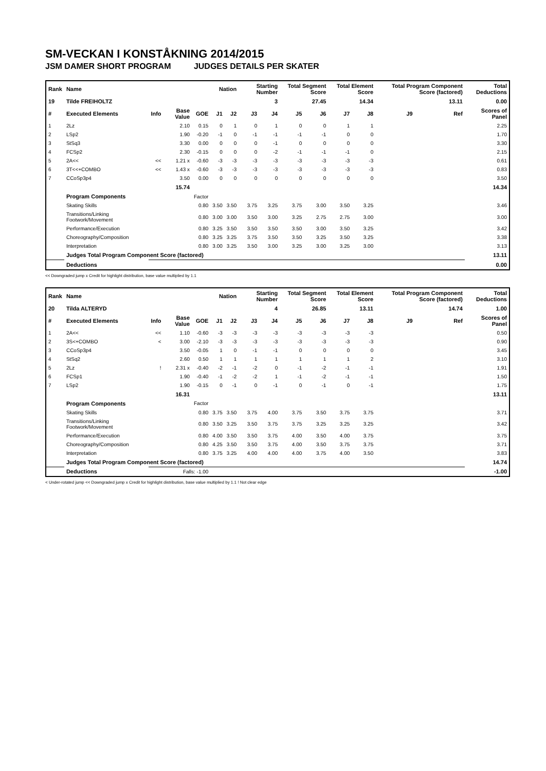SM-VECKAN I KONSTÅKNING 2014/2015
JSM DAMER SHORT PROGRAM JUDGES DETAILS PER SKATER
| Rank | Name | | | | Nation | | Starting Number | | Total Segment Score | | Total Element Score | | Total Program Component Score (factored) | | Total Deductions |
| --- | --- | --- | --- | --- | --- | --- | --- | --- | --- | --- | --- | --- | --- | --- | --- |
| 19 | Tilde FREIHOLTZ | | | | | | 3 | | 27.45 | | 14.34 | | 13.11 | | 0.00 |
| # | Executed Elements | Info | Base Value | GOE | J1 | J2 | J3 | J4 | J5 | J6 | J7 | J8 | J9 | Ref | Scores of Panel |
| 1 | 2Lz | | 2.10 | 0.15 | 0 | 1 | 0 | 1 | 0 | 0 | 1 | 1 | | | 2.25 |
| 2 | LSp2 | | 1.90 | -0.20 | -1 | 0 | -1 | -1 | -1 | -1 | 0 | 0 | | | 1.70 |
| 3 | StSq3 | | 3.30 | 0.00 | 0 | 0 | 0 | -1 | 0 | 0 | 0 | 0 | | | 3.30 |
| 4 | FCSp2 | | 2.30 | -0.15 | 0 | 0 | 0 | -2 | -1 | -1 | -1 | 0 | | | 2.15 |
| 5 | 2A<< | << | 1.21 x | -0.60 | -3 | -3 | -3 | -3 | -3 | -3 | -3 | -3 | | | 0.61 |
| 6 | 3T<<+COMBO | << | 1.43 x | -0.60 | -3 | -3 | -3 | -3 | -3 | -3 | -3 | -3 | | | 0.83 |
| 7 | CCoSp3p4 | | 3.50 | 0.00 | 0 | 0 | 0 | 0 | 0 | 0 | 0 | 0 | | | 3.50 |
| | | | 15.74 | | | | | | | | | | | | 14.34 |
| | Program Components | | | Factor | | | | | | | | | | | |
| | Skating Skills | | | 0.80 | 3.50 | 3.50 | 3.75 | 3.25 | 3.75 | 3.00 | 3.50 | 3.25 | | | 3.46 |
| | Transitions/Linking Footwork/Movement | | | 0.80 | 3.00 | 3.00 | 3.50 | 3.00 | 3.25 | 2.75 | 2.75 | 3.00 | | | 3.00 |
| | Performance/Execution | | | 0.80 | 3.25 | 3.50 | 3.50 | 3.50 | 3.50 | 3.00 | 3.50 | 3.25 | | | 3.42 |
| | Choreography/Composition | | | 0.80 | 3.25 | 3.25 | 3.75 | 3.50 | 3.50 | 3.25 | 3.50 | 3.25 | | | 3.38 |
| | Interpretation | | | 0.80 | 3.00 | 3.25 | 3.50 | 3.00 | 3.25 | 3.00 | 3.25 | 3.00 | | | 3.13 |
| | Judges Total Program Component Score (factored) | | | | | | | | | | | | | | 13.11 |
| | Deductions | | | | | | | | | | | | | | 0.00 |
<< Downgraded jump x Credit for highlight distribution, base value multiplied by 1.1
| Rank | Name | | | | Nation | | Starting Number | | Total Segment Score | | Total Element Score | | Total Program Component Score (factored) | | Total Deductions |
| --- | --- | --- | --- | --- | --- | --- | --- | --- | --- | --- | --- | --- | --- | --- | --- |
| 20 | Tilda ALTERYD | | | | | | 4 | | 26.85 | | 13.11 | | 14.74 | | 1.00 |
| # | Executed Elements | Info | Base Value | GOE | J1 | J2 | J3 | J4 | J5 | J6 | J7 | J8 | J9 | Ref | Scores of Panel |
| 1 | 2A<< | << | 1.10 | -0.60 | -3 | -3 | -3 | -3 | -3 | -3 | -3 | -3 | | | 0.50 |
| 2 | 3S<+COMBO | < | 3.00 | -2.10 | -3 | -3 | -3 | -3 | -3 | -3 | -3 | -3 | | | 0.90 |
| 3 | CCoSp3p4 | | 3.50 | -0.05 | 1 | 0 | -1 | -1 | 0 | 0 | 0 | 0 | | | 3.45 |
| 4 | StSq2 | | 2.60 | 0.50 | 1 | 1 | 1 | 1 | 1 | 1 | 1 | 2 | | | 3.10 |
| 5 | 2Lz | ! | 2.31 x | -0.40 | -2 | -1 | -2 | 0 | -1 | -2 | -1 | -1 | | | 1.91 |
| 6 | FCSp1 | | 1.90 | -0.40 | -1 | -2 | -2 | 1 | -1 | -2 | -1 | -1 | | | 1.50 |
| 7 | LSp2 | | 1.90 | -0.15 | 0 | -1 | 0 | -1 | 0 | -1 | 0 | -1 | | | 1.75 |
| | | | 16.31 | | | | | | | | | | | | 13.11 |
| | Program Components | | | Factor | | | | | | | | | | | |
| | Skating Skills | | | 0.80 | 3.75 | 3.50 | 3.75 | 4.00 | 3.75 | 3.50 | 3.75 | 3.75 | | | 3.71 |
| | Transitions/Linking Footwork/Movement | | | 0.80 | 3.50 | 3.25 | 3.50 | 3.75 | 3.75 | 3.25 | 3.25 | 3.25 | | | 3.42 |
| | Performance/Execution | | | 0.80 | 4.00 | 3.50 | 3.50 | 3.75 | 4.00 | 3.50 | 4.00 | 3.75 | | | 3.75 |
| | Choreography/Composition | | | 0.80 | 4.25 | 3.50 | 3.50 | 3.75 | 4.00 | 3.50 | 3.75 | 3.75 | | | 3.71 |
| | Interpretation | | | 0.80 | 3.75 | 3.25 | 4.00 | 4.00 | 4.00 | 3.75 | 4.00 | 3.50 | | | 3.83 |
| | Judges Total Program Component Score (factored) | | | | | | | | | | | | | | 14.74 |
| | Deductions | | Falls: -1.00 | | | | | | | | | | | | -1.00 |
< Under-rotated jump << Downgraded jump x Credit for highlight distribution, base value multiplied by 1.1 ! Not clear edge